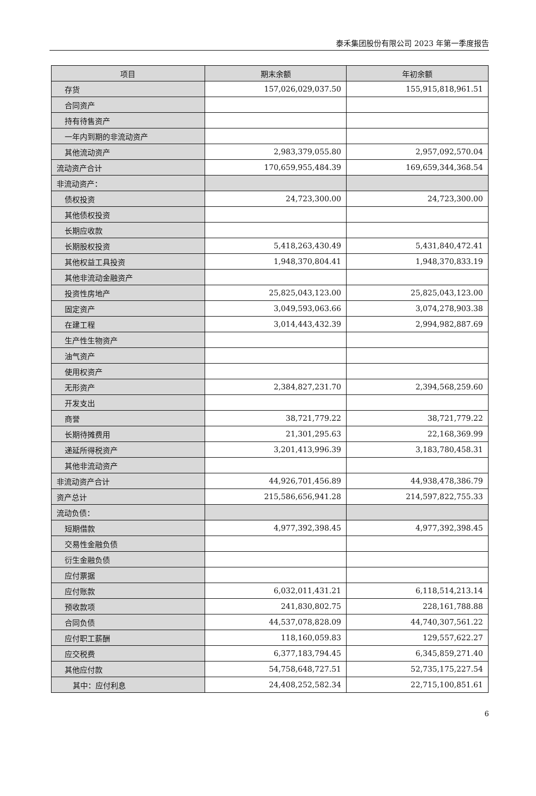泰禾集团股份有限公司 2023 年第一季度报告
| 项目 | 期末余额 | 年初余额 |
| --- | --- | --- |
| 存货 | 157,026,029,037.50 | 155,915,818,961.51 |
| 合同资产 | | |
| 持有待售资产 | | |
| 一年内到期的非流动资产 | | |
| 其他流动资产 | 2,983,379,055.80 | 2,957,092,570.04 |
| 流动资产合计 | 170,659,955,484.39 | 169,659,344,368.54 |
| 非流动资产： | | |
| 债权投资 | 24,723,300.00 | 24,723,300.00 |
| 其他债权投资 | | |
| 长期应收款 | | |
| 长期股权投资 | 5,418,263,430.49 | 5,431,840,472.41 |
| 其他权益工具投资 | 1,948,370,804.41 | 1,948,370,833.19 |
| 其他非流动金融资产 | | |
| 投资性房地产 | 25,825,043,123.00 | 25,825,043,123.00 |
| 固定资产 | 3,049,593,063.66 | 3,074,278,903.38 |
| 在建工程 | 3,014,443,432.39 | 2,994,982,887.69 |
| 生产性生物资产 | | |
| 油气资产 | | |
| 使用权资产 | | |
| 无形资产 | 2,384,827,231.70 | 2,394,568,259.60 |
| 开发支出 | | |
| 商誉 | 38,721,779.22 | 38,721,779.22 |
| 长期待摊费用 | 21,301,295.63 | 22,168,369.99 |
| 递延所得税资产 | 3,201,413,996.39 | 3,183,780,458.31 |
| 其他非流动资产 | | |
| 非流动资产合计 | 44,926,701,456.89 | 44,938,478,386.79 |
| 资产总计 | 215,586,656,941.28 | 214,597,822,755.33 |
| 流动负债： | | |
| 短期借款 | 4,977,392,398.45 | 4,977,392,398.45 |
| 交易性金融负债 | | |
| 衍生金融负债 | | |
| 应付票据 | | |
| 应付账款 | 6,032,011,431.21 | 6,118,514,213.14 |
| 预收款项 | 241,830,802.75 | 228,161,788.88 |
| 合同负债 | 44,537,078,828.09 | 44,740,307,561.22 |
| 应付职工薪酬 | 118,160,059.83 | 129,557,622.27 |
| 应交税费 | 6,377,183,794.45 | 6,345,859,271.40 |
| 其他应付款 | 54,758,648,727.51 | 52,735,175,227.54 |
| 其中：应付利息 | 24,408,252,582.34 | 22,715,100,851.61 |
6